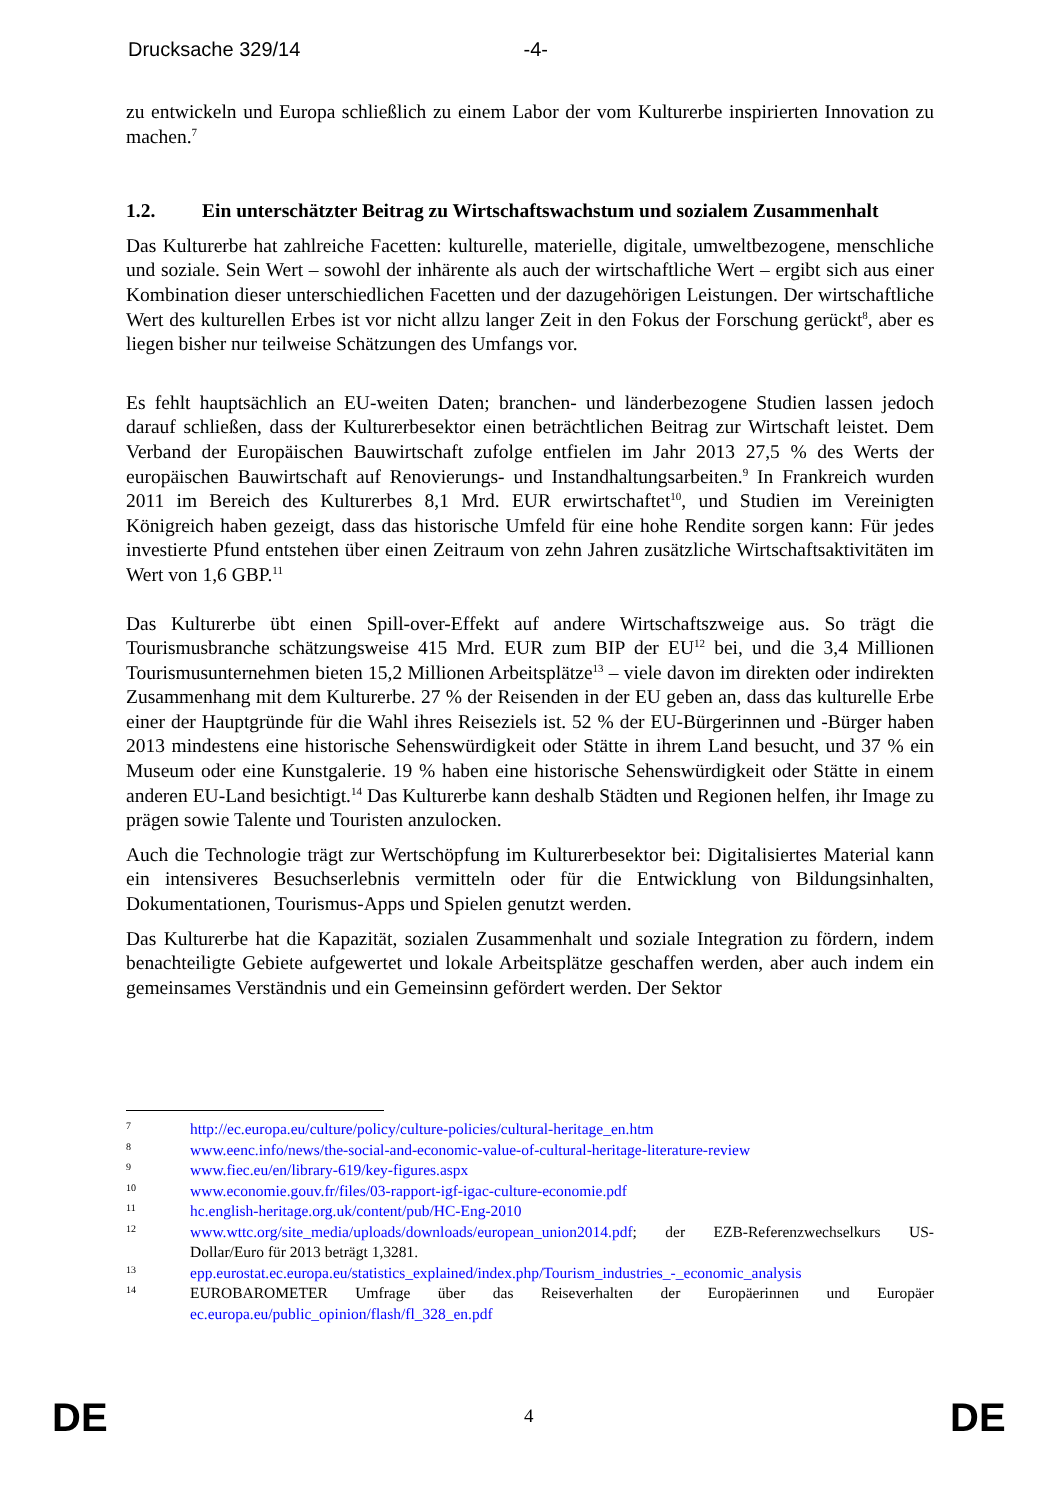Drucksache 329/14 -4-
zu entwickeln und Europa schließlich zu einem Labor der vom Kulturerbe inspirierten Innovation zu machen.<sup>7</sup>
1.2. Ein unterschätzter Beitrag zu Wirtschaftswachstum und sozialem Zusammenhalt
Das Kulturerbe hat zahlreiche Facetten: kulturelle, materielle, digitale, umweltbezogene, menschliche und soziale. Sein Wert – sowohl der inhärente als auch der wirtschaftliche Wert – ergibt sich aus einer Kombination dieser unterschiedlichen Facetten und der dazugehörigen Leistungen. Der wirtschaftliche Wert des kulturellen Erbes ist vor nicht allzu langer Zeit in den Fokus der Forschung gerückt<sup>8</sup>, aber es liegen bisher nur teilweise Schätzungen des Umfangs vor.
Es fehlt hauptsächlich an EU-weiten Daten; branchen- und länderbezogene Studien lassen jedoch darauf schließen, dass der Kulturerbesektor einen beträchtlichen Beitrag zur Wirtschaft leistet. Dem Verband der Europäischen Bauwirtschaft zufolge entfielen im Jahr 2013 27,5 % des Werts der europäischen Bauwirtschaft auf Renovierungs- und Instandhaltungsarbeiten.<sup>9</sup> In Frankreich wurden 2011 im Bereich des Kulturerbes 8,1 Mrd. EUR erwirtschaftet<sup>10</sup>, und Studien im Vereinigten Königreich haben gezeigt, dass das historische Umfeld für eine hohe Rendite sorgen kann: Für jedes investierte Pfund entstehen über einen Zeitraum von zehn Jahren zusätzliche Wirtschaftsaktivitäten im Wert von 1,6 GBP.<sup>11</sup>
Das Kulturerbe übt einen Spill-over-Effekt auf andere Wirtschaftszweige aus. So trägt die Tourismusbranche schätzungsweise 415 Mrd. EUR zum BIP der EU<sup>12</sup> bei, und die 3,4 Millionen Tourismusunternehmen bieten 15,2 Millionen Arbeitsplätze<sup>13</sup> – viele davon im direkten oder indirekten Zusammenhang mit dem Kulturerbe. 27 % der Reisenden in der EU geben an, dass das kulturelle Erbe einer der Hauptgründe für die Wahl ihres Reiseziels ist. 52 % der EU-Bürgerinnen und -Bürger haben 2013 mindestens eine historische Sehenswürdigkeit oder Stätte in ihrem Land besucht, und 37 % ein Museum oder eine Kunstgalerie. 19 % haben eine historische Sehenswürdigkeit oder Stätte in einem anderen EU-Land besichtigt.<sup>14</sup> Das Kulturerbe kann deshalb Städten und Regionen helfen, ihr Image zu prägen sowie Talente und Touristen anzulocken.
Auch die Technologie trägt zur Wertschöpfung im Kulturerbesektor bei: Digitalisiertes Material kann ein intensiveres Besuchserlebnis vermitteln oder für die Entwicklung von Bildungsinhalten, Dokumentationen, Tourismus-Apps und Spielen genutzt werden.
Das Kulturerbe hat die Kapazität, sozialen Zusammenhalt und soziale Integration zu fördern, indem benachteiligte Gebiete aufgewertet und lokale Arbeitsplätze geschaffen werden, aber auch indem ein gemeinsames Verständnis und ein Gemeinsinn gefördert werden. Der Sektor
7 http://ec.europa.eu/culture/policy/culture-policies/cultural-heritage_en.htm
8 www.eenc.info/news/the-social-and-economic-value-of-cultural-heritage-literature-review
9 www.fiec.eu/en/library-619/key-figures.aspx
10 www.economie.gouv.fr/files/03-rapport-igf-igac-culture-economie.pdf
11 hc.english-heritage.org.uk/content/pub/HC-Eng-2010
12 www.wttc.org/site_media/uploads/downloads/european_union2014.pdf; der EZB-Referenzwechselkurs US-Dollar/Euro für 2013 beträgt 1,3281.
13 epp.eurostat.ec.europa.eu/statistics_explained/index.php/Tourism_industries_-_economic_analysis
14 EUROBAROMETER Umfrage über das Reiseverhalten der Europäerinnen und Europäer ec.europa.eu/public_opinion/flash/fl_328_en.pdf
DE 4 DE